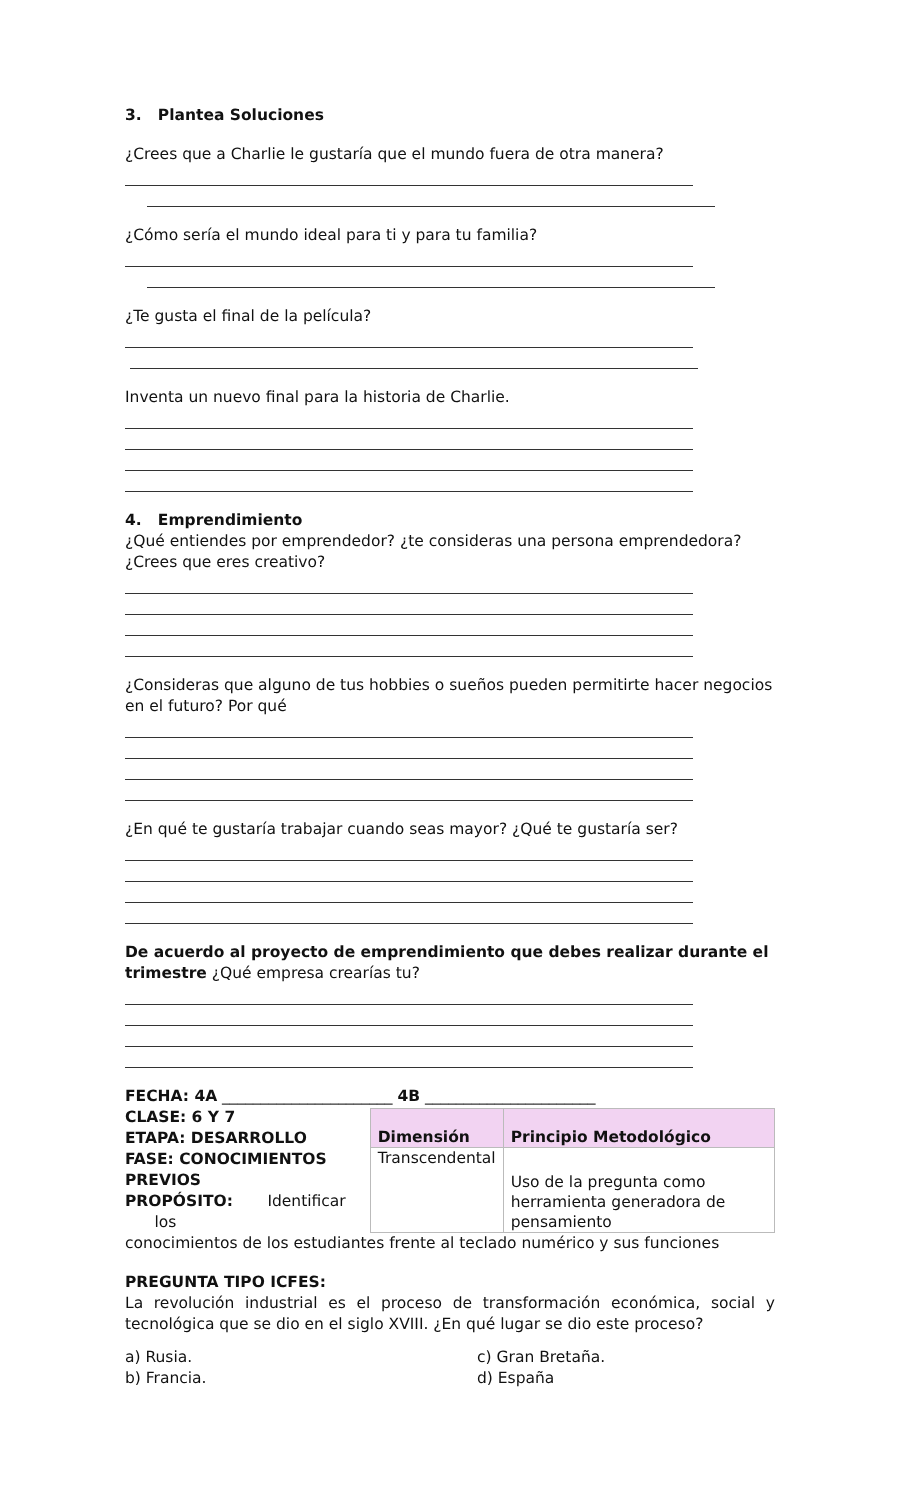3. Plantea Soluciones
¿Crees que a Charlie le gustaría que el mundo fuera de otra manera?
¿Cómo sería el mundo ideal para ti y para tu familia?
¿Te gusta el final de la película?
Inventa un nuevo final para la historia de Charlie.
4. Emprendimiento
¿Qué entiendes por emprendedor? ¿te consideras una persona emprendedora? ¿Crees que eres creativo?
¿Consideras que alguno de tus hobbies o sueños pueden permitirte hacer negocios en el futuro? Por qué
¿En qué te gustaría trabajar cuando seas mayor? ¿Qué te gustaría ser?
De acuerdo al proyecto de emprendimiento que debes realizar durante el trimestre ¿Qué empresa crearías tu?
FECHA: 4A ______________________ 4B ______________________
CLASE: 6 Y 7
ETAPA: DESARROLLO
FASE: CONOCIMIENTOS PREVIOS
PROPÓSITO: Identificar los
| Dimensión | Principio Metodológico |
| Transcendental | Uso de la pregunta como herramienta generadora de pensamiento |
conocimientos de los estudiantes frente al teclado numérico y sus funciones
PREGUNTA TIPO ICFES:
La revolución industrial es el proceso de transformación económica, social y tecnológica que se dio en el siglo XVIII. ¿En qué lugar se dio este proceso?
a) Rusia.
b) Francia.
c) Gran Bretaña.
d) España